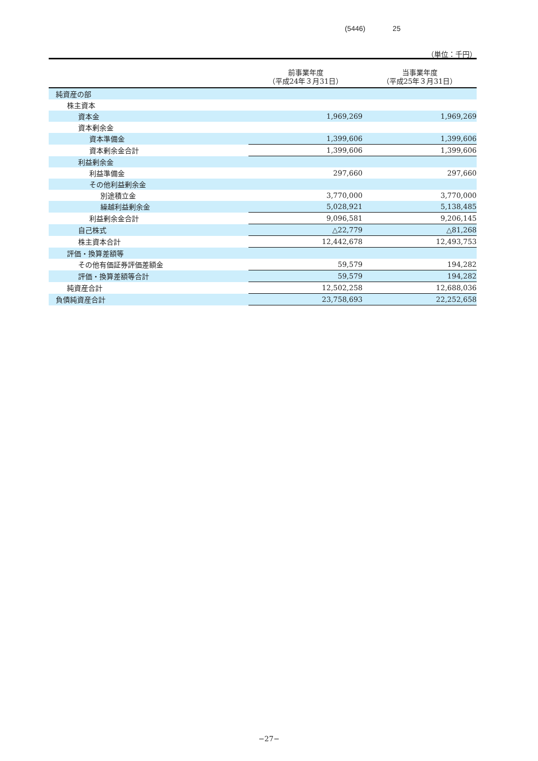(5446) 25
（単位：千円）
| | 前事業年度 （平成24年３月31日） | 当事業年度 （平成25年３月31日） |
| --- | --- | --- |
| 純資産の部 | | |
| 株主資本 | | |
| 資本金 | 1,969,269 | 1,969,269 |
| 資本剰余金 | | |
| 資本準備金 | 1,399,606 | 1,399,606 |
| 資本剰余金合計 | 1,399,606 | 1,399,606 |
| 利益剰余金 | | |
| 利益準備金 | 297,660 | 297,660 |
| その他利益剰余金 | | |
| 別途積立金 | 3,770,000 | 3,770,000 |
| 繰越利益剰余金 | 5,028,921 | 5,138,485 |
| 利益剰余金合計 | 9,096,581 | 9,206,145 |
| 自己株式 | △22,779 | △81,268 |
| 株主資本合計 | 12,442,678 | 12,493,753 |
| 評価・換算差額等 | | |
| その他有価証券評価差額金 | 59,579 | 194,282 |
| 評価・換算差額等合計 | 59,579 | 194,282 |
| 純資産合計 | 12,502,258 | 12,688,036 |
| 負債純資産合計 | 23,758,693 | 22,252,658 |
−27−